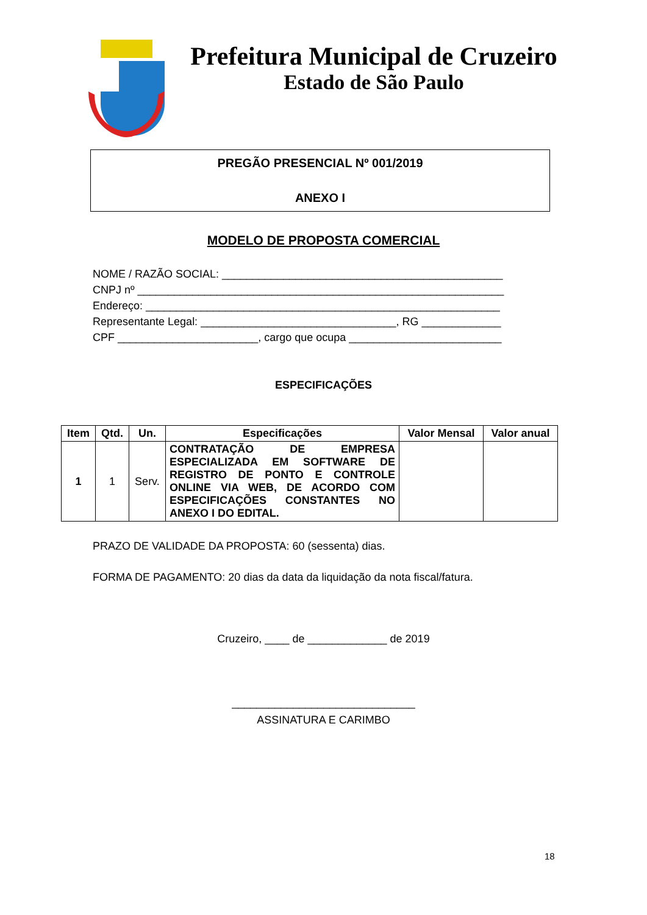Prefeitura Municipal de Cruzeiro
Estado de São Paulo
PREGÃO PRESENCIAL Nº 001/2019
ANEXO I
MODELO DE PROPOSTA COMERCIAL
NOME / RAZÃO SOCIAL: ______________________________________________
CNPJ nº ____________________________________________________________
Endereço: __________________________________________________________
Representante Legal: ________________________________, RG _____________
CPF _______________________, cargo que ocupa _________________________
ESPECIFICAÇÕES
| Item | Qtd. | Un. | Especificações | Valor Mensal | Valor anual |
| --- | --- | --- | --- | --- | --- |
| 1 | 1 | Serv. | CONTRATAÇÃO DE EMPRESA ESPECIALIZADA EM SOFTWARE DE REGISTRO DE PONTO E CONTROLE ONLINE VIA WEB, DE ACORDO COM ESPECIFICAÇÕES CONSTANTES NO ANEXO I DO EDITAL. | | |
PRAZO DE VALIDADE DA PROPOSTA: 60 (sessenta) dias.
FORMA DE PAGAMENTO: 20 dias da data da liquidação da nota fiscal/fatura.
Cruzeiro, ____ de _____________ de 2019
______________________________
ASSINATURA E CARIMBO
18